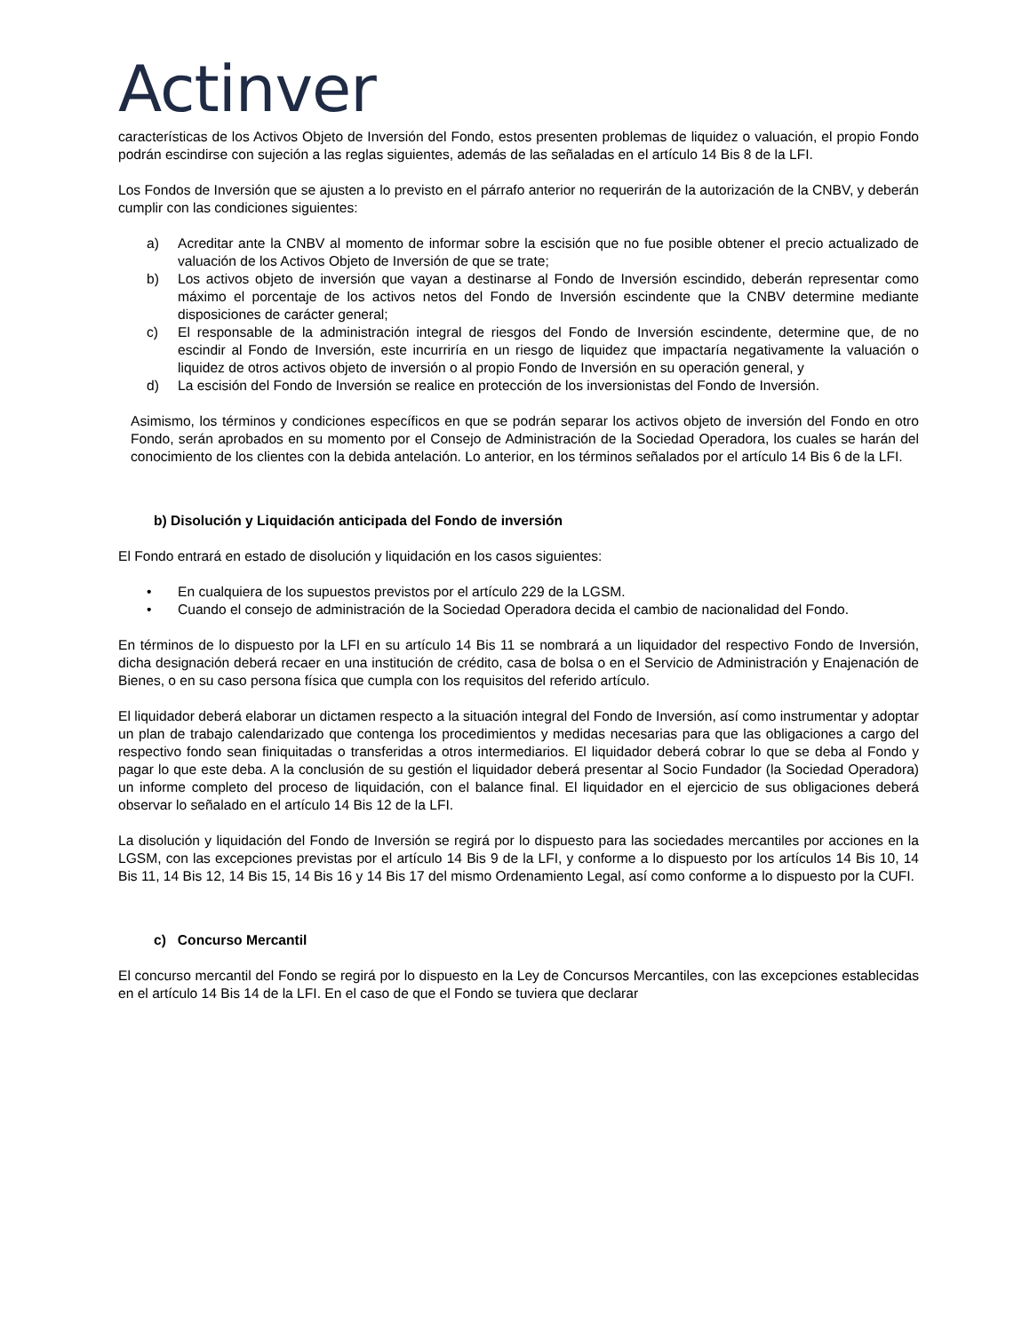Actinver
características de los Activos Objeto de Inversión del Fondo, estos presenten problemas de liquidez o valuación, el propio Fondo podrán escindirse con sujeción a las reglas siguientes, además de las señaladas en el artículo 14 Bis 8 de la LFI.
Los Fondos de Inversión que se ajusten a lo previsto en el párrafo anterior no requerirán de la autorización de la CNBV, y deberán cumplir con las condiciones siguientes:
a) Acreditar ante la CNBV al momento de informar sobre la escisión que no fue posible obtener el precio actualizado de valuación de los Activos Objeto de Inversión de que se trate;
b) Los activos objeto de inversión que vayan a destinarse al Fondo de Inversión escindido, deberán representar como máximo el porcentaje de los activos netos del Fondo de Inversión escindente que la CNBV determine mediante disposiciones de carácter general;
c) El responsable de la administración integral de riesgos del Fondo de Inversión escindente, determine que, de no escindir al Fondo de Inversión, este incurriría en un riesgo de liquidez que impactaría negativamente la valuación o liquidez de otros activos objeto de inversión o al propio Fondo de Inversión en su operación general, y
d) La escisión del Fondo de Inversión se realice en protección de los inversionistas del Fondo de Inversión.
Asimismo, los términos y condiciones específicos en que se podrán separar los activos objeto de inversión del Fondo en otro Fondo, serán aprobados en su momento por el Consejo de Administración de la Sociedad Operadora, los cuales se harán del conocimiento de los clientes con la debida antelación. Lo anterior, en los términos señalados por el artículo 14 Bis 6 de la LFI.
b) Disolución y Liquidación anticipada del Fondo de inversión
El Fondo entrará en estado de disolución y liquidación en los casos siguientes:
• En cualquiera de los supuestos previstos por el artículo 229 de la LGSM.
• Cuando el consejo de administración de la Sociedad Operadora decida el cambio de nacionalidad del Fondo.
En términos de lo dispuesto por la LFI en su artículo 14 Bis 11 se nombrará a un liquidador del respectivo Fondo de Inversión, dicha designación deberá recaer en una institución de crédito, casa de bolsa o en el Servicio de Administración y Enajenación de Bienes, o en su caso persona física que cumpla con los requisitos del referido artículo.
El liquidador deberá elaborar un dictamen respecto a la situación integral del Fondo de Inversión, así como instrumentar y adoptar un plan de trabajo calendarizado que contenga los procedimientos y medidas necesarias para que las obligaciones a cargo del respectivo fondo sean finiquitadas o transferidas a otros intermediarios. El liquidador deberá cobrar lo que se deba al Fondo y pagar lo que este deba. A la conclusión de su gestión el liquidador deberá presentar al Socio Fundador (la Sociedad Operadora) un informe completo del proceso de liquidación, con el balance final. El liquidador en el ejercicio de sus obligaciones deberá observar lo señalado en el artículo 14 Bis 12 de la LFI.
La disolución y liquidación del Fondo de Inversión se regirá por lo dispuesto para las sociedades mercantiles por acciones en la LGSM, con las excepciones previstas por el artículo 14 Bis 9 de la LFI, y conforme a lo dispuesto por los artículos 14 Bis 10, 14 Bis 11, 14 Bis 12, 14 Bis 15, 14 Bis 16 y 14 Bis 17 del mismo Ordenamiento Legal, así como conforme a lo dispuesto por la CUFI.
c) Concurso Mercantil
El concurso mercantil del Fondo se regirá por lo dispuesto en la Ley de Concursos Mercantiles, con las excepciones establecidas en el artículo 14 Bis 14 de la LFI. En el caso de que el Fondo se tuviera que declarar